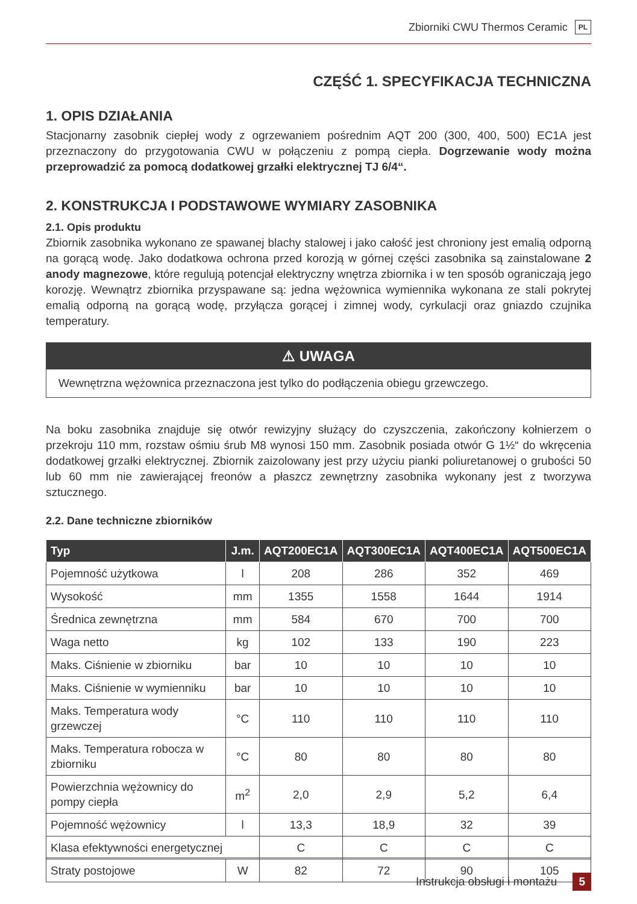Zbiorniki CWU Thermos Ceramic PL
CZĘŚĆ 1. SPECYFIKACJA TECHNICZNA
1. OPIS DZIAŁANIA
Stacjonarny zasobnik ciepłej wody z ogrzewaniem pośrednim AQT 200 (300, 400, 500) EC1A jest przeznaczony do przygotowania CWU w połączeniu z pompą ciepła. Dogrzewanie wody można przeprowadzić za pomocą dodatkowej grzałki elektrycznej TJ 6/4“.
2. KONSTRUKCJA I PODSTAWOWE WYMIARY ZASOBNIKA
2.1. Opis produktu
Zbiornik zasobnika wykonano ze spawanej blachy stalowej i jako całość jest chroniony jest emalią odporną na gorącą wodę. Jako dodatkowa ochrona przed korozją w górnej części zasobnika są zainstalowane 2 anody magnezowe, które regulują potencjał elektryczny wnętrza zbiornika i w ten sposób ograniczają jego korozję. Wewnątrz zbiornika przyspawane są: jedna wężownica wymiennika wykonana ze stali pokrytej emalią odporną na gorącą wodę, przyłącza gorącej i zimnej wody, cyrkulacji oraz gniazdo czujnika temperatury.
⚠ UWAGA
Wewnętrzna wężownica przeznaczona jest tylko do podłączenia obiegu grzewczego.
Na boku zasobnika znajduje się otwór rewizyjny służący do czyszczenia, zakończony kołnierzem o przekroju 110 mm, rozstaw ośmiu śrub M8 wynosi 150 mm. Zasobnik posiada otwór G 1½“ do wkręcenia dodatkowej grzałki elektrycznej. Zbiornik zaizolowany jest przy użyciu pianki poliuretanowej o grubości 50 lub 60 mm nie zawierającej freonów a płaszcz zewnętrzny zasobnika wykonany jest z tworzywa sztucznego.
2.2. Dane techniczne zbiorników
| Typ | J.m. | AQT200EC1A | AQT300EC1A | AQT400EC1A | AQT500EC1A |
| --- | --- | --- | --- | --- | --- |
| Pojemność użytkowa | l | 208 | 286 | 352 | 469 |
| Wysokość | mm | 1355 | 1558 | 1644 | 1914 |
| Średnica zewnętrzna | mm | 584 | 670 | 700 | 700 |
| Waga netto | kg | 102 | 133 | 190 | 223 |
| Maks. Ciśnienie w zbiorniku | bar | 10 | 10 | 10 | 10 |
| Maks. Ciśnienie w wymienniku | bar | 10 | 10 | 10 | 10 |
| Maks. Temperatura wody grzewczej | °C | 110 | 110 | 110 | 110 |
| Maks. Temperatura robocza w zbiorniku | °C | 80 | 80 | 80 | 80 |
| Powierzchnia wężownicy do pompy ciepła | m<sup>2</sup> | 2,0 | 2,9 | 5,2 | 6,4 |
| Pojemność wężownicy | l | 13,3 | 18,9 | 32 | 39 |
| Klasa efektywności energetycznej | | C | C | C | C |
| Straty postojowe | W | 82 | 72 | 90 | 105 |
Instrukcja obsługi i montażu 5